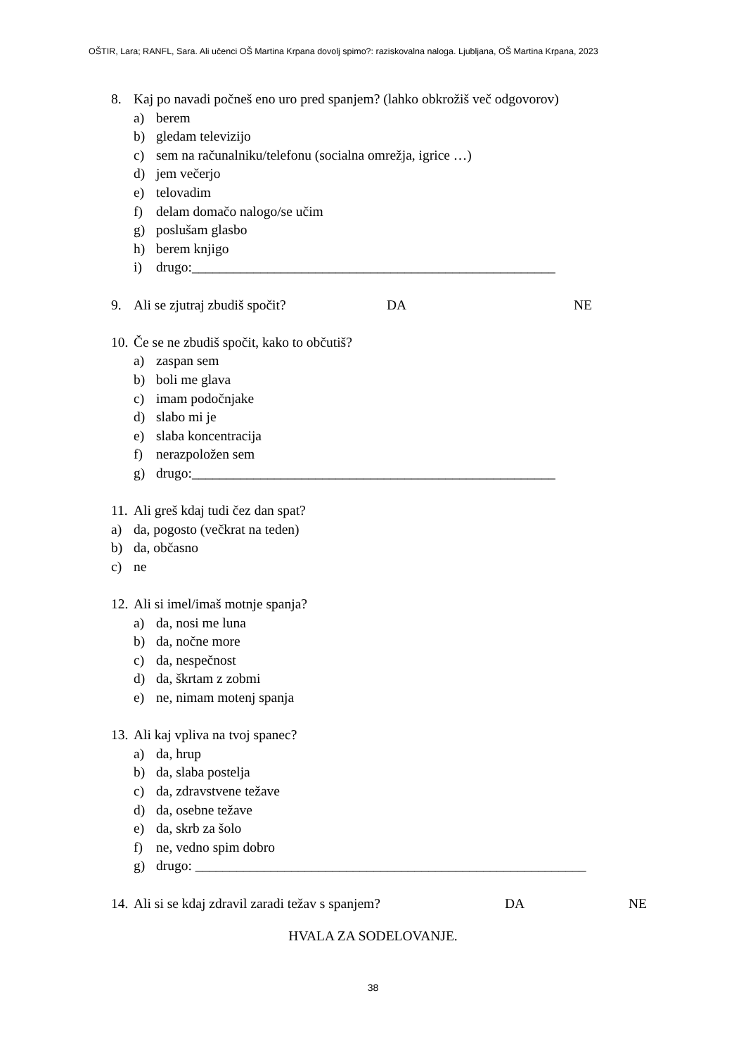OŠTIR, Lara; RANFL, Sara. Ali učenci OŠ Martina Krpana dovolj spimo?: raziskovalna naloga. Ljubljana, OŠ Martina Krpana, 2023
8. Kaj po navadi počneš eno uro pred spanjem? (lahko obkrožiš več odgovorov)
a) berem
b) gledam televizijo
c) sem na računalniku/telefonu (socialna omrežja, igrice …)
d) jem večerjo
e) telovadim
f) delam domačo nalogo/se učim
g) poslušam glasbo
h) berem knjigo
i) drugo:_____________________________________________________
9. Ali se zjutraj zbudiš spočit? DA NE
10. Če se ne zbudiš spočit, kako to občutiš?
a) zaspan sem
b) boli me glava
c) imam podočnjake
d) slabo mi je
e) slaba koncentracija
f) nerazpoložen sem
g) drugo:_____________________________________________________
11. Ali greš kdaj tudi čez dan spat?
a) da, pogosto (večkrat na teden)
b) da, občasno
c) ne
12. Ali si imel/imaš motnje spanja?
a) da, nosi me luna
b) da, nočne more
c) da, nespečnost
d) da, škrtam z zobmi
e) ne, nimam motenj spanja
13. Ali kaj vpliva na tvoj spanec?
a) da, hrup
b) da, slaba postelja
c) da, zdravstvene težave
d) da, osebne težave
e) da, skrb za šolo
f) ne, vedno spim dobro
g) drugo: _________________________________________________________
14. Ali si se kdaj zdravil zaradi težav s spanjem? DA NE
HVALA ZA SODELOVANJE.
38